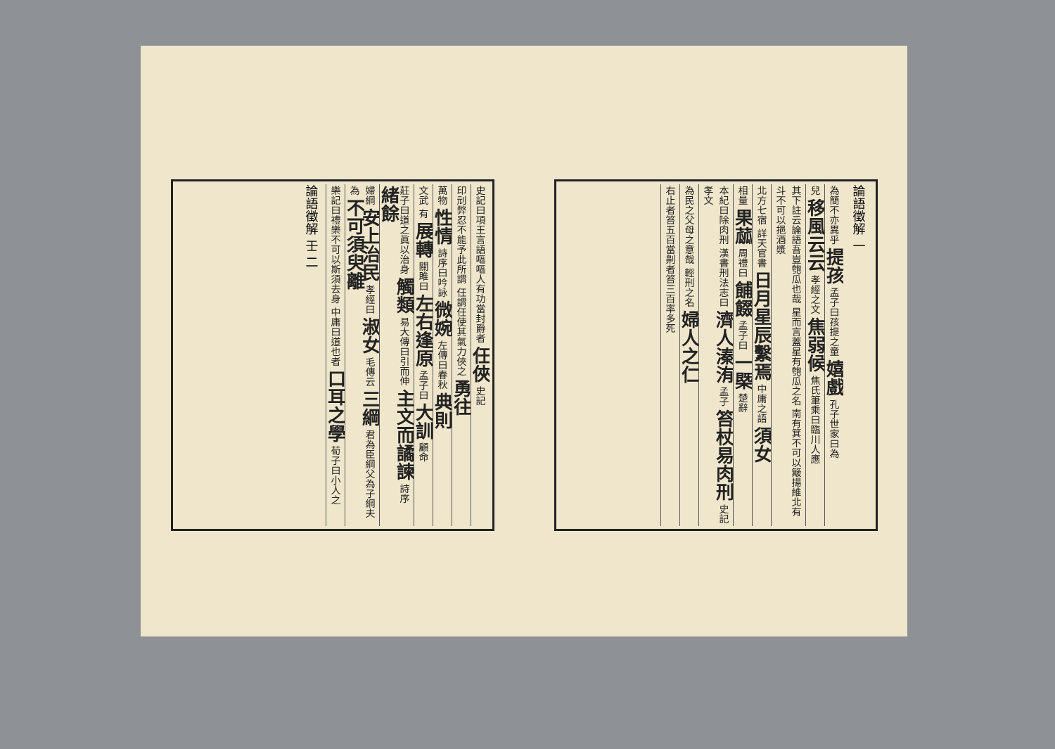史記曰項王言語嘔嘔人有功當封爵者 任俠 史記
印刓弊忍不能予此所謂 任謂任使其氣力俠之 勇往
萬物 性情 詩序曰吟詠 微婉 左傳曰春秋 典則
文武 有 展轉 關雎曰 左右逢原 孟子曰 大訓 顧命
莊子曰道之眞以治身 觸類 易大傳曰引而伸 主文而譎諫 詩序 緒餘
婦綱 安上治民 孝經曰 淑女 毛傳云 三綱 君為臣綱父為子綱夫為 不可須臾離
樂記曰禮樂不可以斯須去身 中庸曰道也者 口耳之學 荀子曰小人之
論語徵解 壬 二
論語徵解 一
為簡不亦異乎 提孩 孟子曰孩提之童 嬉戲 孔子世家曰為
兒 移風云云 孝經之文 焦弱候 焦氏筆乘曰臨川人應
其下註云論語吾豈匏瓜也哉 星而言蓋星有匏瓜之名 南有箕不可以簸揚維北有斗不可以挹酒漿
北方七宿 詳天官書 日月星辰繫焉 中庸之語 須女
相量 果蓏 周禮曰 餔餟 孟子曰 一槩 楚辭
本紀曰除肉刑 漢書刑法志曰 濟人溱洧 孟子 笞杖易肉刑 史記孝文
為民之父母之意哉 輕刑之名 婦人之仁
右止者笞五百當劓者笞三百率多死